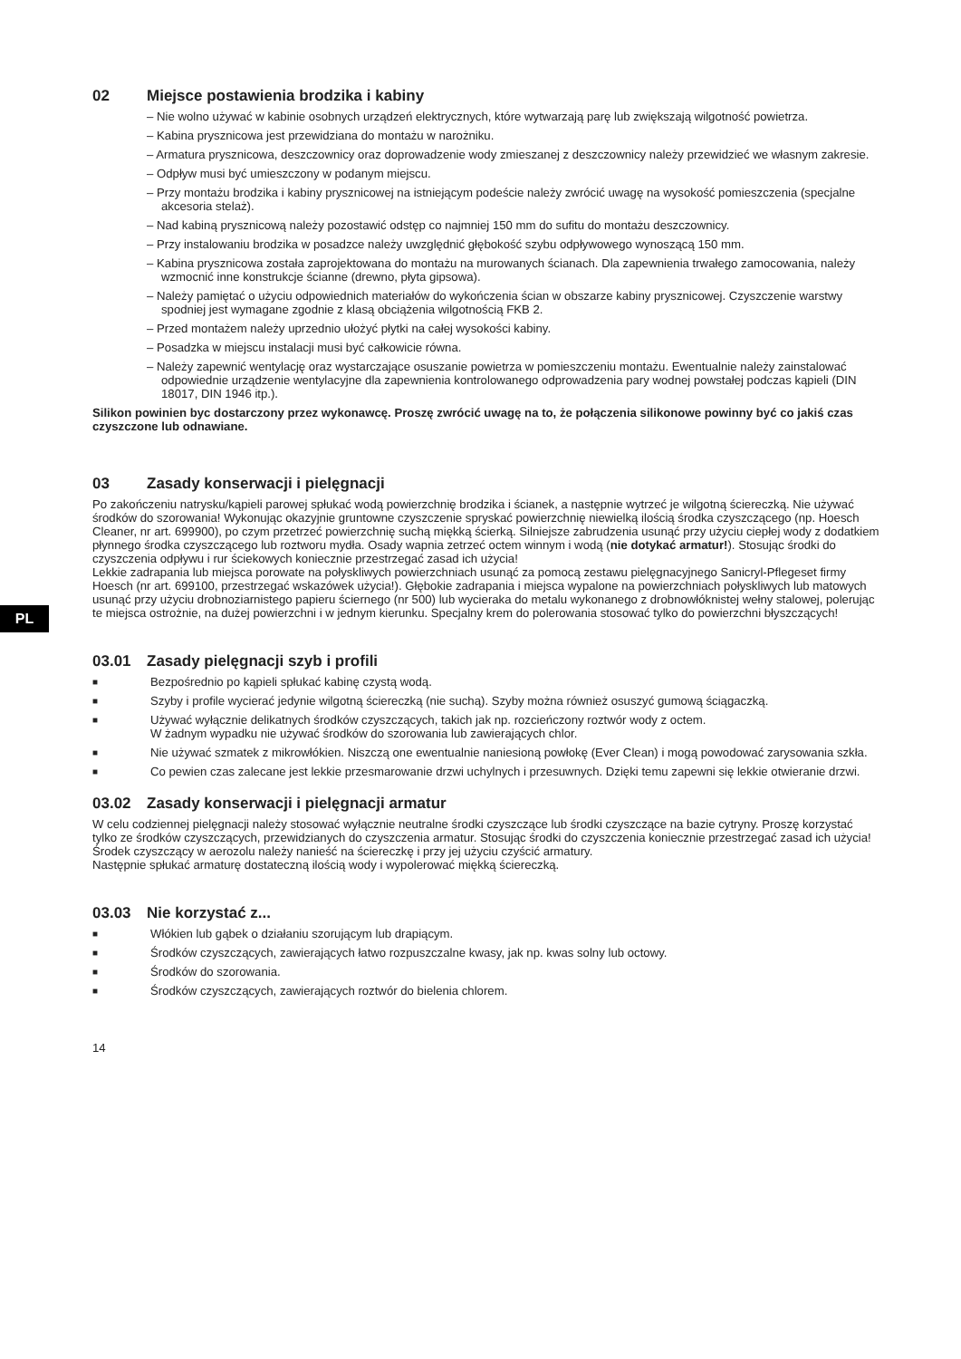PL
02 Miejsce postawienia brodzika i kabiny
– Nie wolno używać w kabinie osobnych urządzeń elektrycznych, które wytwarzają parę lub zwiększają wilgotność powietrza.
– Kabina prysznicowa jest przewidziana do montażu w narożniku.
– Armatura prysznicowa, deszczownicy oraz doprowadzenie wody zmieszanej z deszczownicy należy przewidzieć we własnym zakresie.
– Odpływ musi być umieszczony w podanym miejscu.
– Przy montażu brodzika i kabiny prysznicowej na istniejącym podeście należy zwrócić uwagę na wysokość pomieszczenia (specjalne akcesoria stelaż).
– Nad kabiną prysznicową należy pozostawić odstęp co najmniej 150 mm do sufitu do montażu deszczownicy.
– Przy instalowaniu brodzika w posadzce należy uwzględnić głębokość szybu odpływowego wynoszącą 150 mm.
– Kabina prysznicowa została zaprojektowana do montażu na murowanych ścianach. Dla zapewnienia trwałego zamocowania, należy wzmocnić inne konstrukcje ścianne (drewno, płyta gipsowa).
– Należy pamiętać o użyciu odpowiednich materiałów do wykończenia ścian w obszarze kabiny prysznicowej. Czyszczenie warstwy spodniej jest wymagane zgodnie z klasą obciążenia wilgotnością FKB 2.
– Przed montażem należy uprzednio ułożyć płytki na całej wysokości kabiny.
– Posadzka w miejscu instalacji musi być całkowicie równa.
– Należy zapewnić wentylację oraz wystarczające osuszanie powietrza w pomieszczeniu montażu. Ewentualnie należy zainstalować odpowiednie urządzenie wentylacyjne dla zapewnienia kontrolowanego odprowadzenia pary wodnej powstałej podczas kąpieli (DIN 18017, DIN 1946 itp.).
Silikon powinien byc dostarczony przez wykonawcę. Proszę zwrócić uwagę na to, że połączenia silikonowe powinny być co jakiś czas czyszczone lub odnawiane.
03 Zasady konserwacji i pielęgnacji
Po zakończeniu natrysku/kąpieli parowej spłukać wodą powierzchnię brodzika i ścianek, a następnie wytrzeć je wilgotną ściereczką. Nie używać środków do szorowania! Wykonując okazyjnie gruntowne czyszczenie spryskać powierzchnię niewielką ilością środka czyszczącego (np. Hoesch Cleaner, nr art. 699900), po czym przetrzeć powierzchnię suchą miękką ścierką. Silniejsze zabrudzenia usunąć przy użyciu ciepłej wody z dodatkiem płynnego środka czyszczącego lub roztworu mydła. Osady wapnia zetrzeć octem winnym i wodą (nie dotykać armatur!). Stosując środki do czyszczenia odpływu i rur ściekowych koniecznie przestrzegać zasad ich użycia!
Lekkie zadrapania lub miejsca porowate na połyskliwych powierzchniach usunąć za pomocą zestawu pielęgnacyjnego Sanicryl-Pflegeset firmy Hoesch (nr art. 699100, przestrzegać wskazówek użycia!). Głębokie zadrapania i miejsca wypalone na powierzchniach połyskliwych lub matowych usunąć przy użyciu drobnoziarnistego papieru ściernego (nr 500) lub wycieraka do metalu wykonanego z drobnowłóknistej wełny stalowej, polerując te miejsca ostrożnie, na dużej powierzchni i w jednym kierunku. Specjalny krem do polerowania stosować tylko do powierzchni błyszczących!
03.01 Zasady pielęgnacji szyb i profili
■ Bezpośrednio po kąpieli spłukać kabinę czystą wodą.
■ Szyby i profile wycierać jedynie wilgotną ściereczką (nie suchą). Szyby można również osuszyć gumową ściągaczką.
■ Używać wyłącznie delikatnych środków czyszczących, takich jak np. rozcieńczony roztwór wody z octem.
W żadnym wypadku nie używać środków do szorowania lub zawierających chlor.
■ Nie używać szmatek z mikrowłókien. Niszczą one ewentualnie naniesioną powłokę (Ever Clean) i mogą powodować zarysowania szkła.
■ Co pewien czas zalecane jest lekkie przesmarowanie drzwi uchylnych i przesuwnych. Dzięki temu zapewni się lekkie otwieranie drzwi.
03.02 Zasady konserwacji i pielęgnacji armatur
W celu codziennej pielęgnacji należy stosować wyłącznie neutralne środki czyszczące lub środki czyszczące na bazie cytryny. Proszę korzystać tylko ze środków czyszczących, przewidzianych do czyszczenia armatur. Stosując środki do czyszczenia koniecznie przestrzegać zasad ich użycia!
Środek czyszczący w aerozolu należy nanieść na ściereczkę i przy jej użyciu czyścić armatury.
Następnie spłukać armaturę dostateczną ilością wody i wypolerować miękką ściereczką.
03.03 Nie korzystać z...
■ Włókien lub gąbek o działaniu szorującym lub drapiącym.
■ Środków czyszczących, zawierających łatwo rozpuszczalne kwasy, jak np. kwas solny lub octowy.
■ Środków do szorowania.
■ Środków czyszczących, zawierających roztwór do bielenia chlorem.
14